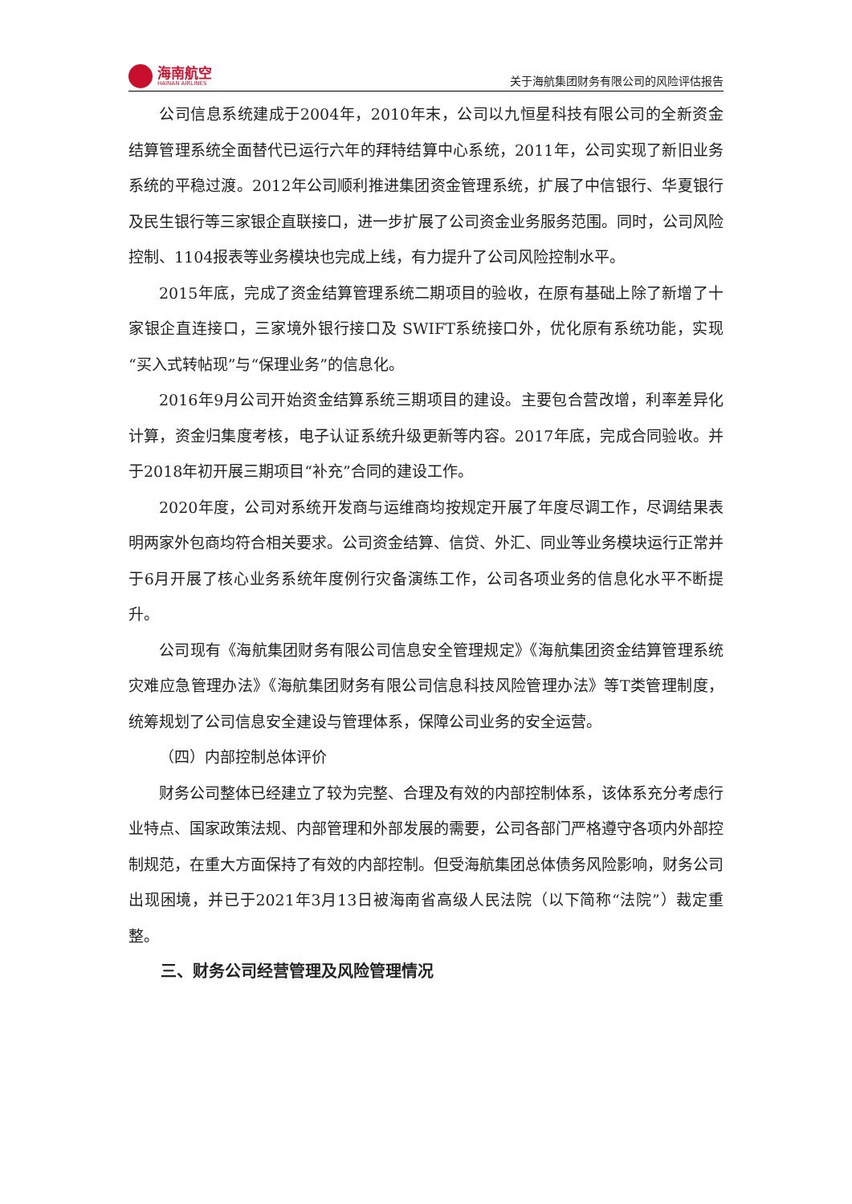海南航空
HAINAN AIRLINES
关于海航集团财务有限公司的风险评估报告
公司信息系统建成于2004年，2010年末，公司以九恒星科技有限公司的全新资金结算管理系统全面替代已运行六年的拜特结算中心系统，2011年，公司实现了新旧业务系统的平稳过渡。2012年公司顺利推进集团资金管理系统，扩展了中信银行、华夏银行及民生银行等三家银企直联接口，进一步扩展了公司资金业务服务范围。同时，公司风险控制、1104报表等业务模块也完成上线，有力提升了公司风险控制水平。
2015年底，完成了资金结算管理系统二期项目的验收，在原有基础上除了新增了十家银企直连接口，三家境外银行接口及 SWIFT系统接口外，优化原有系统功能，实现“买入式转帖现”与“保理业务”的信息化。
2016年9月公司开始资金结算系统三期项目的建设。主要包合营改增，利率差异化计算，资金归集度考核，电子认证系统升级更新等内容。2017年底，完成合同验收。并于2018年初开展三期项目“补充”合同的建设工作。
2020年度，公司对系统开发商与运维商均按规定开展了年度尽调工作，尽调结果表明两家外包商均符合相关要求。公司资金结算、信贷、外汇、同业等业务模块运行正常并于6月开展了核心业务系统年度例行灾备演练工作，公司各项业务的信息化水平不断提升。
公司现有《海航集团财务有限公司信息安全管理规定》《海航集团资金结算管理系统灾难应急管理办法》《海航集团财务有限公司信息科技风险管理办法》等T类管理制度，统筹规划了公司信息安全建设与管理体系，保障公司业务的安全运营。
（四）内部控制总体评价
财务公司整体已经建立了较为完整、合理及有效的内部控制体系，该体系充分考虑行业特点、国家政策法规、内部管理和外部发展的需要，公司各部门严格遵守各项内外部控制规范，在重大方面保持了有效的内部控制。但受海航集团总体债务风险影响，财务公司出现困境，并已于2021年3月13日被海南省高级人民法院（以下简称“法院”）裁定重整。
三、财务公司经营管理及风险管理情况